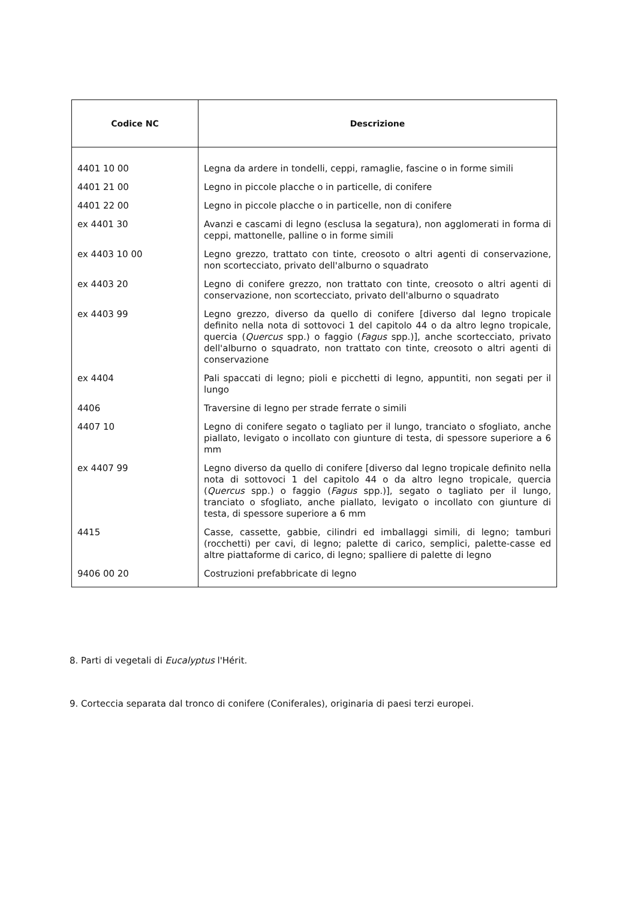| Codice NC | Descrizione |
| --- | --- |
| 4401 10 00 | Legna da ardere in tondelli, ceppi, ramaglie, fascine o in forme simili |
| 4401 21 00 | Legno in piccole placche o in particelle, di conifere |
| 4401 22 00 | Legno in piccole placche o in particelle, non di conifere |
| ex 4401 30 | Avanzi e cascami di legno (esclusa la segatura), non agglomerati in forma di ceppi, mattonelle, palline o in forme simili |
| ex 4403 10 00 | Legno grezzo, trattato con tinte, creosoto o altri agenti di conservazione, non scortecciato, privato dell'alburno o squadrato |
| ex 4403 20 | Legno di conifere grezzo, non trattato con tinte, creosoto o altri agenti di conservazione, non scortecciato, privato dell'alburno o squadrato |
| ex 4403 99 | Legno grezzo, diverso da quello di conifere [diverso dal legno tropicale definito nella nota di sottovoci 1 del capitolo 44 o da altro legno tropicale, quercia ( Quercus spp.) o faggio ( Fagus spp.)], anche scortecciato, privato dell'alburno o squadrato, non trattato con tinte, creosoto o altri agenti di conservazione |
| ex 4404 | Pali spaccati di legno; pioli e picchetti di legno, appuntiti, non segati per il lungo |
| 4406 | Traversine di legno per strade ferrate o simili |
| 4407 10 | Legno di conifere segato o tagliato per il lungo, tranciato o sfogliato, anche piallato, levigato o incollato con giunture di testa, di spessore superiore a 6 mm |
| ex 4407 99 | Legno diverso da quello di conifere [diverso dal legno tropicale definito nella nota di sottovoci 1 del capitolo 44 o da altro legno tropicale, quercia ( Quercus spp.) o faggio ( Fagus spp.)], segato o tagliato per il lungo, tranciato o sfogliato, anche piallato, levigato o incollato con giunture di testa, di spessore superiore a 6 mm |
| 4415 | Casse, cassette, gabbie, cilindri ed imballaggi simili, di legno; tamburi (rocchetti) per cavi, di legno; palette di carico, semplici, palette-casse ed altre piattaforme di carico, di legno; spalliere di palette di legno |
| 9406 00 20 | Costruzioni prefabbricate di legno |
8. Parti di vegetali di Eucalyptus l'Hérit.
9. Corteccia separata dal tronco di conifere (Coniferales), originaria di paesi terzi europei.